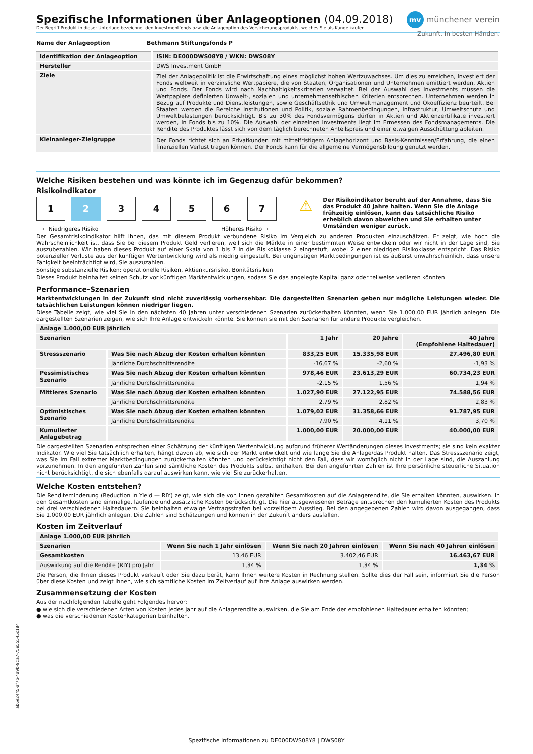mv münchener verein
Zukunft. In besten Händen.
Spezifische Informationen über Anlageoptionen (04.09.2018)
Der Begriff Produkt in dieser Unterlage bezeichnet den Investmentfonds bzw. die Anlageoption des Versicherungsprodukts, welches Sie als Kunde kaufen.
| Name der Anlageoption | Bethmann Stiftungsfonds P |
| --- | --- |
| Identifikation der Anlageoption | ISIN: DE000DWS08Y8 / WKN: DWS08Y |
| --- | --- |
| Hersteller | DWS Investment GmbH |
| Ziele | Ziel der Anlagepolitik ist die Erwirtschaftung eines möglichst hohen Wertzuwachses. Um dies zu erreichen, investiert der Fonds weltweit in verzinsliche Wertpapiere, die von Staaten, Organisationen und Unternehmen emittiert werden, Aktien und Fonds. Der Fonds wird nach Nachhaltigkeitskriterien verwaltet. Bei der Auswahl des Investments müssen die Wertpapiere definierten Umwelt-, sozialen und unternehmensethischen Kriterien entsprechen. Unternehmen werden in Bezug auf Produkte und Dienstleistungen, sowie Geschäftsethik und Umweltmanagement und Ökoeffizienz beurteilt. Bei Staaten werden die Bereiche Institutionen und Politik, soziale Rahmenbedingungen, Infrastruktur, Umweltschutz und Umweltbelastungen berücksichtigt. Bis zu 30% des Fondsvermögens dürfen in Aktien und Aktienzertifikate investiert werden, in Fonds bis zu 10%. Die Auswahl der einzelnen Investments liegt im Ermessen des Fondsmanagements. Die Rendite des Produktes lässt sich von dem täglich berechneten Anteilspreis und einer etwaigen Ausschüttung ableiten. |
| Kleinanleger-Zielgruppe | Der Fonds richtet sich an Privatkunden mit mittelfristigem Anlagehorizont und Basis-Kenntnissen/Erfahrung, die einen finanziellen Verlust tragen können. Der Fonds kann für die allgemeine Vermögensbildung genutzt werden. |
Welche Risiken bestehen und was könnte ich im Gegenzug dafür bekommen?
Risikoindikator
1234567
← Niedrigeres Risiko Höheres Risiko →
⚠
Der Risikoindikator beruht auf der Annahme, dass Sie das Produkt 40 Jahre halten. Wenn Sie die Anlage frühzeitig einlösen, kann das tatsächliche Risiko erheblich davon abweichen und Sie erhalten unter Umständen weniger zurück.
Der Gesamtrisikoindikator hilft Ihnen, das mit diesem Produkt verbundene Risiko im Vergleich zu anderen Produkten einzuschätzen. Er zeigt, wie hoch die Wahrscheinlichkeit ist, dass Sie bei diesem Produkt Geld verlieren, weil sich die Märkte in einer bestimmten Weise entwickeln oder wir nicht in der Lage sind, Sie auszubezahlen. Wir haben dieses Produkt auf einer Skala von 1 bis 7 in die Risikoklasse 2 eingestuft, wobei 2 einer niedrigen Risikoklasse entspricht. Das Risiko potenzieller Verluste aus der künftigen Wertentwicklung wird als niedrig eingestuft. Bei ungünstigen Marktbedingungen ist es äußerst unwahrscheinlich, dass unsere Fähigkeit beeinträchtigt wird, Sie auszuzahlen.
Sonstige substanzielle Risiken: operationelle Risiken, Aktienkursrisiko, Bonitätsrisiken
Dieses Produkt beinhaltet keinen Schutz vor künftigen Marktentwicklungen, sodass Sie das angelegte Kapital ganz oder teilweise verlieren könnten.
Performance-Szenarien
Marktentwicklungen in der Zukunft sind nicht zuverlässig vorhersehbar. Die dargestellten Szenarien geben nur mögliche Leistungen wieder. Die tatsächlichen Leistungen können niedriger liegen.
Diese Tabelle zeigt, wie viel Sie in den nächsten 40 Jahren unter verschiedenen Szenarien zurückerhalten könnten, wenn Sie 1.000,00 EUR jährlich anlegen. Die dargestellten Szenarien zeigen, wie sich Ihre Anlage entwickeln könnte. Sie können sie mit den Szenarien für andere Produkte vergleichen.
| Anlage 1.000,00 EUR jährlich | | | | |
| --- | --- | --- | --- | --- |
| Szenarien | | 1 Jahr | 20 Jahre | 40 Jahre (Empfohlene Haltedauer) |
| Stressszenario | Was Sie nach Abzug der Kosten erhalten könnten | 833,25 EUR | 15.335,98 EUR | 27.496,80 EUR |
| | Jährliche Durchschnittsrendite | -16,67 % | -2,60 % | -1,93 % |
| Pessimistisches Szenario | Was Sie nach Abzug der Kosten erhalten könnten | 978,46 EUR | 23.613,29 EUR | 60.734,23 EUR |
| | Jährliche Durchschnittsrendite | -2,15 % | 1,56 % | 1,94 % |
| Mittleres Szenario | Was Sie nach Abzug der Kosten erhalten könnten | 1.027,90 EUR | 27.122,95 EUR | 74.588,56 EUR |
| | Jährliche Durchschnittsrendite | 2,79 % | 2,82 % | 2,83 % |
| Optimistisches Szenario | Was Sie nach Abzug der Kosten erhalten könnten | 1.079,02 EUR | 31.358,66 EUR | 91.787,95 EUR |
| | Jährliche Durchschnittsrendite | 7,90 % | 4,11 % | 3,70 % |
| Kumulierter Anlagebetrag | | 1.000,00 EUR | 20.000,00 EUR | 40.000,00 EUR |
Die dargestellten Szenarien entsprechen einer Schätzung der künftigen Wertentwicklung aufgrund früherer Wertänderungen dieses Investments; sie sind kein exakter Indikator. Wie viel Sie tatsächlich erhalten, hängt davon ab, wie sich der Markt entwickelt und wie lange Sie die Anlage/das Produkt halten. Das Stressszenario zeigt, was Sie im Fall extremer Marktbedingungen zurückerhalten könnten und berücksichtigt nicht den Fall, dass wir womöglich nicht in der Lage sind, die Auszahlung vorzunehmen. In den angeführten Zahlen sind sämtliche Kosten des Produkts selbst enthalten. Bei den angeführten Zahlen ist Ihre persönliche steuerliche Situation nicht berücksichtigt, die sich ebenfalls darauf auswirken kann, wie viel Sie zurückerhalten.
Welche Kosten entstehen?
Die Renditeminderung (Reduction in Yield — RIY) zeigt, wie sich die von Ihnen gezahlten Gesamtkosten auf die Anlagerendite, die Sie erhalten könnten, auswirken. In den Gesamtkosten sind einmalige, laufende und zusätzliche Kosten berücksichtigt. Die hier ausgewiesenen Beträge entsprechen den kumulierten Kosten des Produkts bei drei verschiedenen Haltedauern. Sie beinhalten etwaige Vertragsstrafen bei vorzeitigem Ausstieg. Bei den angegebenen Zahlen wird davon ausgegangen, dass Sie 1.000,00 EUR jährlich anlegen. Die Zahlen sind Schätzungen und können in der Zukunft anders ausfallen.
Kosten im Zeitverlauf
| Anlage 1.000,00 EUR jährlich | | | |
| --- | --- | --- | --- |
| Szenarien | Wenn Sie nach 1 Jahr einlösen | Wenn Sie nach 20 Jahren einlösen | Wenn Sie nach 40 Jahren einlösen |
| Gesamtkosten | 13,46 EUR | 3.402,46 EUR | 16.463,67 EUR |
| Auswirkung auf die Rendite (RIY) pro Jahr | 1,34 % | 1,34 % | 1,34 % |
Die Person, die Ihnen dieses Produkt verkauft oder Sie dazu berät, kann Ihnen weitere Kosten in Rechnung stellen. Sollte dies der Fall sein, informiert Sie die Person über diese Kosten und zeigt Ihnen, wie sich sämtliche Kosten im Zeitverlauf auf Ihre Anlage auswirken werden.
Zusammensetzung der Kosten
Aus der nachfolgenden Tabelle geht Folgendes hervor:
● wie sich die verschiedenen Arten von Kosten jedes Jahr auf die Anlagerendite auswirken, die Sie am Ende der empfohlenen Haltedauer erhalten könnten;
● was die verschiedenen Kostenkategorien beinhalten.
ab6e2445-af7b-4a9b-9ca7-75e55545c184
Spezifische Informationen zu DE000DWS08Y8 | DWS08Y